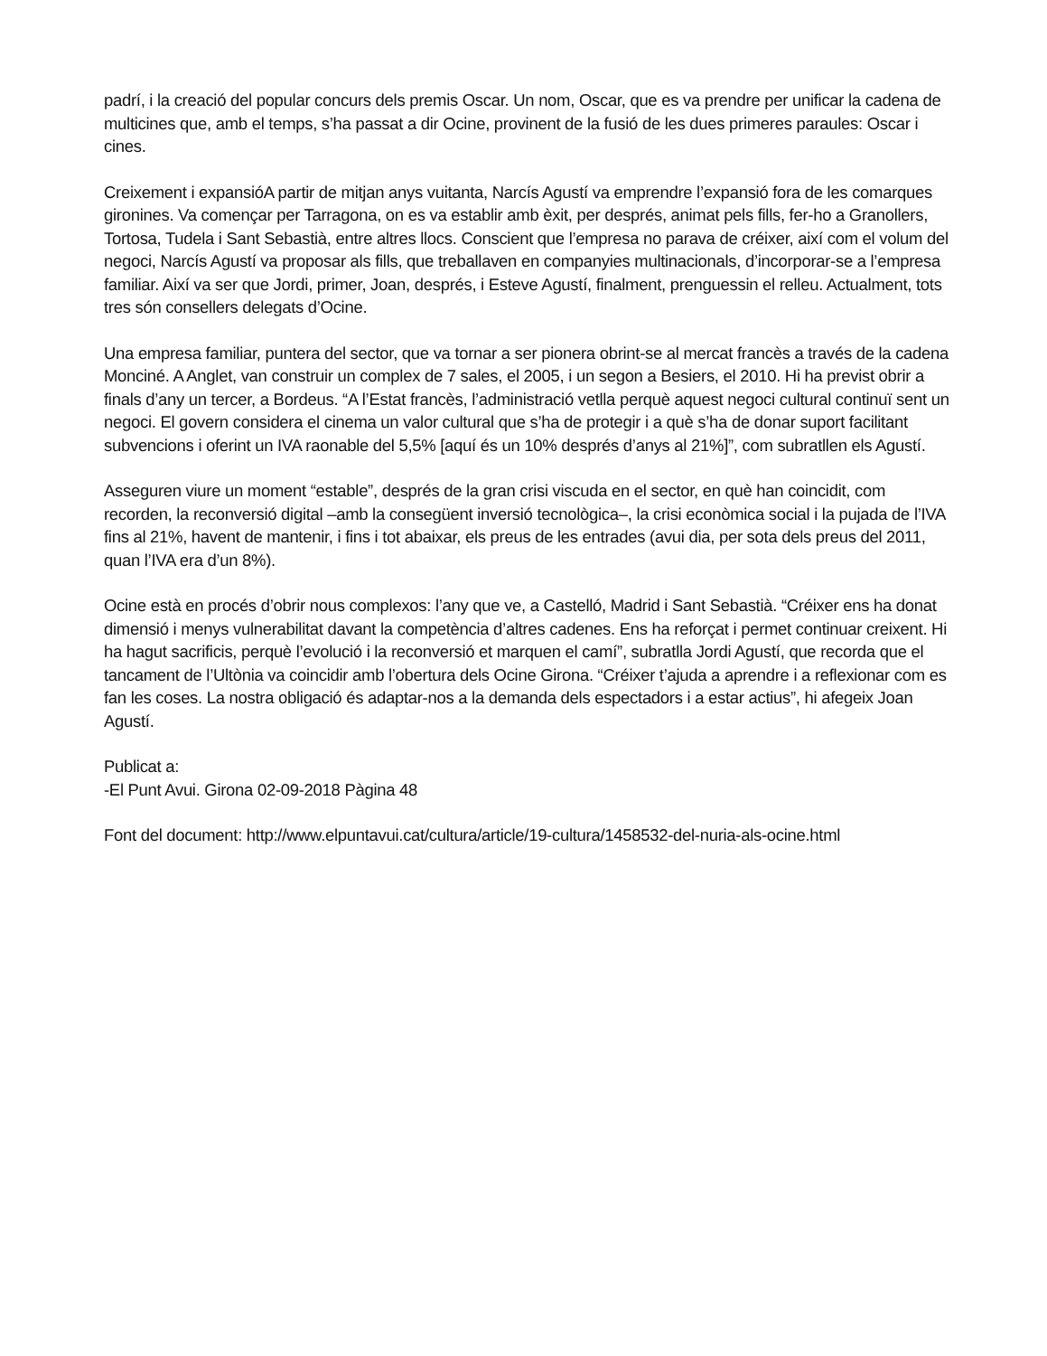padrí, i la creació del popular concurs dels premis Oscar. Un nom, Oscar, que es va prendre per unificar la cadena de multicines que, amb el temps, s’ha passat a dir Ocine, provinent de la fusió de les dues primeres paraules: Oscar i cines.
Creixement i expansióA partir de mitjan anys vuitanta, Narcís Agustí va emprendre l’expansió fora de les comarques gironines. Va començar per Tarragona, on es va establir amb èxit, per després, animat pels fills, fer-ho a Granollers, Tortosa, Tudela i Sant Sebastià, entre altres llocs. Conscient que l’empresa no parava de créixer, així com el volum del negoci, Narcís Agustí va proposar als fills, que treballaven en companyies multinacionals, d’incorporar-se a l’empresa familiar. Així va ser que Jordi, primer, Joan, després, i Esteve Agustí, finalment, prenguessin el relleu. Actualment, tots tres són consellers delegats d’Ocine.
Una empresa familiar, puntera del sector, que va tornar a ser pionera obrint-se al mercat francès a través de la cadena Monciné. A Anglet, van construir un complex de 7 sales, el 2005, i un segon a Besiers, el 2010. Hi ha previst obrir a finals d’any un tercer, a Bordeus. “A l’Estat francès, l’administració vetlla perquè aquest negoci cultural continuï sent un negoci. El govern considera el cinema un valor cultural que s’ha de protegir i a què s’ha de donar suport facilitant subvencions i oferint un IVA raonable del 5,5% [aquí és un 10% després d’anys al 21%]”, com subratllen els Agustí.
Asseguren viure un moment “estable”, després de la gran crisi viscuda en el sector, en què han coincidit, com recorden, la reconversió digital –amb la consegüent inversió tecnològica–, la crisi econòmica social i la pujada de l’IVA fins al 21%, havent de mantenir, i fins i tot abaixar, els preus de les entrades (avui dia, per sota dels preus del 2011, quan l’IVA era d’un 8%).
Ocine està en procés d’obrir nous complexos: l’any que ve, a Castelló, Madrid i Sant Sebastià. “Créixer ens ha donat dimensió i menys vulnerabilitat davant la competència d’altres cadenes. Ens ha reforçat i permet continuar creixent. Hi ha hagut sacrificis, perquè l’evolució i la reconversió et marquen el camí”, subratlla Jordi Agustí, que recorda que el tancament de l’Ultònia va coincidir amb l’obertura dels Ocine Girona. “Créixer t’ajuda a aprendre i a reflexionar com es fan les coses. La nostra obligació és adaptar-nos a la demanda dels espectadors i a estar actius”, hi afegeix Joan Agustí.
Publicat a:
-El Punt Avui. Girona 02-09-2018 Pàgina 48
Font del document: http://www.elpuntavui.cat/cultura/article/19-cultura/1458532-del-nuria-als-ocine.html